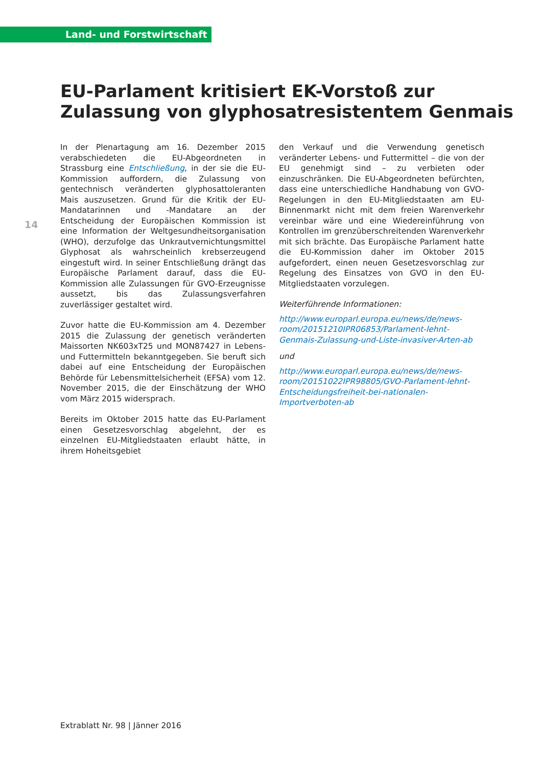Land- und Forstwirtschaft
EU-Parlament kritisiert EK-Vorstoß zur Zulassung von glyphosatresistentem Genmais
14
In der Plenartagung am 16. Dezember 2015 verabschiedeten die EU-Abgeordneten in Strassburg eine Entschließung, in der sie die EU-Kommission auffordern, die Zulassung von gentechnisch veränderten glyphosattoleranten Mais auszusetzen. Grund für die Kritik der EU-Mandatarinnen und -Mandatare an der Entscheidung der Europäischen Kommission ist eine Information der Weltgesundheitsorganisation (WHO), derzufolge das Unkrautvernichtungsmittel Glyphosat als wahrscheinlich krebserzeugend eingestuft wird. In seiner Entschließung drängt das Europäische Parlament darauf, dass die EU-Kommission alle Zulassungen für GVO-Erzeugnisse aussetzt, bis das Zulassungsverfahren zuverlässiger gestaltet wird.
Zuvor hatte die EU-Kommission am 4. Dezember 2015 die Zulassung der genetisch veränderten Maissorten NK603xT25 und MON87427 in Lebens- und Futtermitteln bekanntgegeben. Sie beruft sich dabei auf eine Entscheidung der Europäischen Behörde für Lebensmittelsicherheit (EFSA) vom 12. November 2015, die der Einschätzung der WHO vom März 2015 widersprach.
Bereits im Oktober 2015 hatte das EU-Parlament einen Gesetzesvorschlag abgelehnt, der es einzelnen EU-Mitgliedstaaten erlaubt hätte, in ihrem Hoheitsgebiet
den Verkauf und die Verwendung genetisch veränderter Lebens- und Futtermittel – die von der EU genehmigt sind – zu verbieten oder einzuschränken. Die EU-Abgeordneten befürchten, dass eine unterschiedliche Handhabung von GVO-Regelungen in den EU-Mitgliedstaaten am EU-Binnenmarkt nicht mit dem freien Warenverkehr vereinbar wäre und eine Wiedereinführung von Kontrollen im grenzüberschreitenden Warenverkehr mit sich brächte. Das Europäische Parlament hatte die EU-Kommission daher im Oktober 2015 aufgefordert, einen neuen Gesetzesvorschlag zur Regelung des Einsatzes von GVO in den EU-Mitgliedstaaten vorzulegen.
Weiterführende Informationen:
http://www.europarl.europa.eu/news/de/news-room/20151210IPR06853/Parlament-lehnt-Genmais-Zulassung-und-Liste-invasiver-Arten-ab
und
http://www.europarl.europa.eu/news/de/news-room/20151022IPR98805/GVO-Parlament-lehnt-Entscheidungsfreiheit-bei-nationalen-Importverboten-ab
Extrablatt Nr. 98 | Jänner 2016